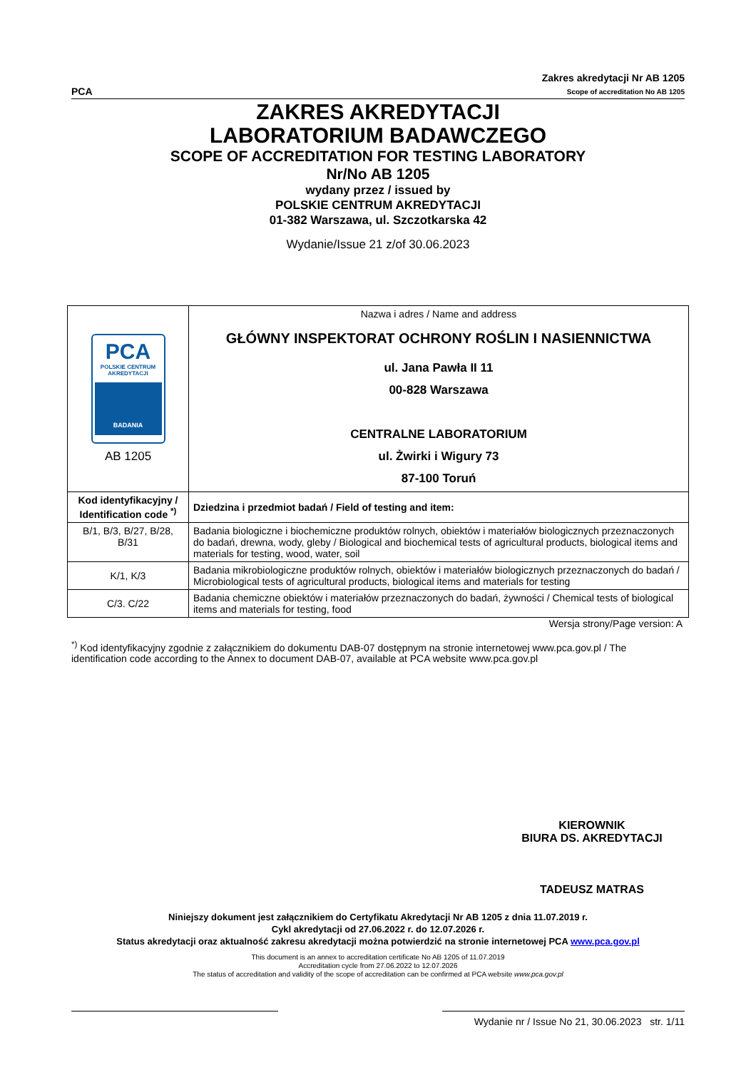PCA
Zakres akredytacji Nr AB 1205
Scope of accreditation No AB 1205
ZAKRES AKREDYTACJI
LABORATORIUM BADAWCZEGO
SCOPE OF ACCREDITATION FOR TESTING LABORATORY
Nr/No AB 1205
wydany przez / issued by
POLSKIE CENTRUM AKREDYTACJI
01-382 Warszawa, ul. Szczotkarska 42
Wydanie/Issue 21 z/of 30.06.2023
| PCA POLSKIE CENTRUM AKREDYTACJI BADANIA AB 1205 | Nazwa i adres / Name and address GŁÓWNY INSPEKTORAT OCHRONY ROŚLIN I NASIENNICTWA ul. Jana Pawła II 11 00-828 Warszawa CENTRALNE LABORATORIUM ul. Żwirki i Wigury 73 87-100 Toruń |
| Kod identyfikacyjny / Identification code <sup>*)</sup> | Dziedzina i przedmiot badań / Field of testing and item: |
| B/1, B/3, B/27, B/28, B/31 | Badania biologiczne i biochemiczne produktów rolnych, obiektów i materiałów biologicznych przeznaczonych do badań, drewna, wody, gleby / Biological and biochemical tests of agricultural products, biological items and materials for testing, wood, water, soil |
| K/1, K/3 | Badania mikrobiologiczne produktów rolnych, obiektów i materiałów biologicznych przeznaczonych do badań / Microbiological tests of agricultural products, biological items and materials for testing |
| C/3. C/22 | Badania chemiczne obiektów i materiałów przeznaczonych do badań, żywności / Chemical tests of biological items and materials for testing, food |
Wersja strony/Page version: A
<sup>*)</sup> Kod identyfikacyjny zgodnie z załącznikiem do dokumentu DAB-07 dostępnym na stronie internetowej www.pca.gov.pl / The identification code according to the Annex to document DAB-07, available at PCA website www.pca.gov.pl
KIEROWNIK
BIURA DS. AKREDYTACJI
TADEUSZ MATRAS
Niniejszy dokument jest załącznikiem do Certyfikatu Akredytacji Nr AB 1205 z dnia 11.07.2019 r.
Cykl akredytacji od 27.06.2022 r. do 12.07.2026 r.
Status akredytacji oraz aktualność zakresu akredytacji można potwierdzić na stronie internetowej PCA www.pca.gov.pl
This document is an annex to accreditation certificate No AB 1205 of 11.07.2019
Accreditation cycle from 27.06.2022 to 12.07.2026
The status of accreditation and validity of the scope of accreditation can be confirmed at PCA website www.pca.gov.pl
Wydanie nr / Issue No 21, 30.06.2023 str. 1/11